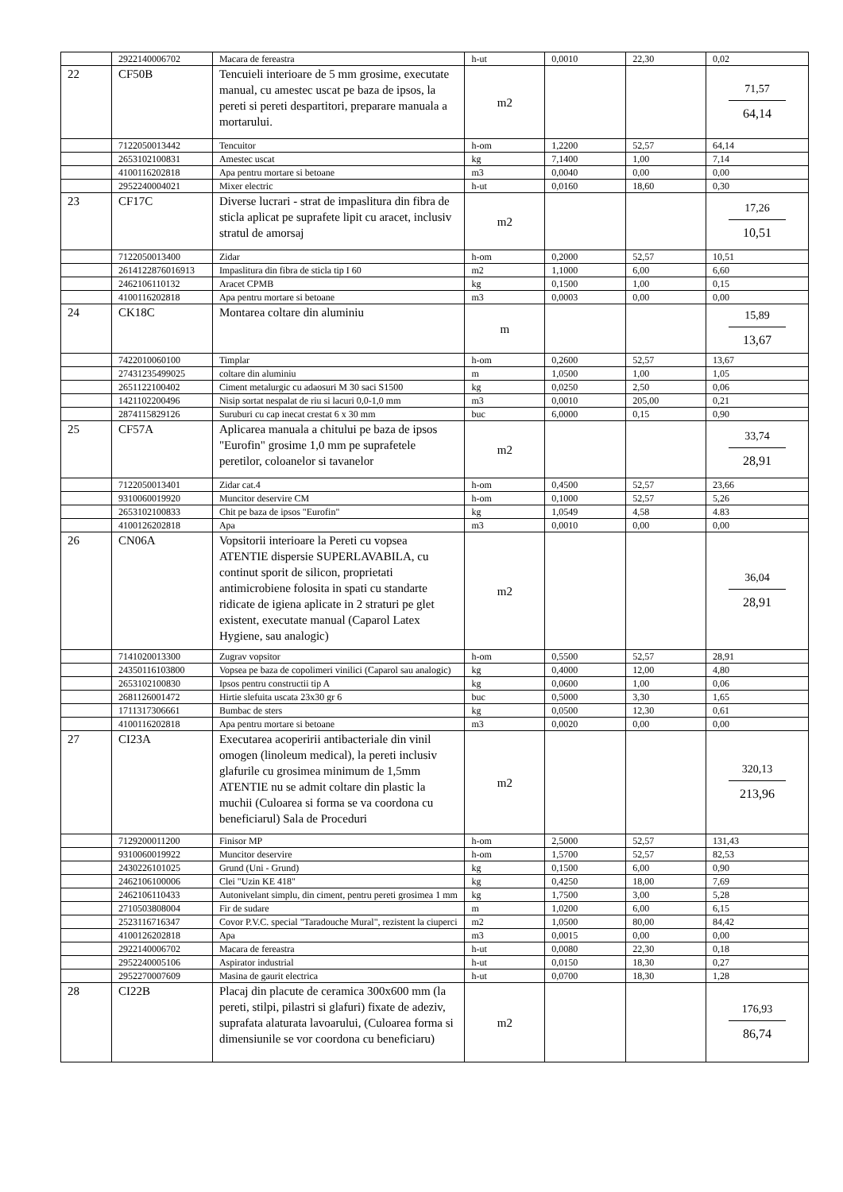| | 2922140006702 | Macara de fereastra | h-ut | 0,0010 | 22,30 | 0,02 |
| 22 | CF50B | Tencuieli interioare de 5 mm grosime, executate manual, cu amestec uscat pe baza de ipsos, la pereti si pereti despartitori, preparare manuala a mortarului. | m2 | | | 71,57 64,14 |
| | 7122050013442 | Tencuitor | h-om | 1,2200 | 52,57 | 64,14 |
| | 2653102100831 | Amestec uscat | kg | 7,1400 | 1,00 | 7,14 |
| | 4100116202818 | Apa pentru mortare si betoane | m3 | 0,0040 | 0,00 | 0,00 |
| | 2952240004021 | Mixer electric | h-ut | 0,0160 | 18,60 | 0,30 |
| 23 | CF17C | Diverse lucrari - strat de impaslitura din fibra de sticla aplicat pe suprafete lipit cu aracet, inclusiv stratul de amorsaj | m2 | | | 17,26 10,51 |
| | 7122050013400 | Zidar | h-om | 0,2000 | 52,57 | 10,51 |
| | 2614122876016913 | Impaslitura din fibra de sticla tip I 60 | m2 | 1,1000 | 6,00 | 6,60 |
| | 2462106110132 | Aracet CPMB | kg | 0,1500 | 1,00 | 0,15 |
| | 4100116202818 | Apa pentru mortare si betoane | m3 | 0,0003 | 0,00 | 0,00 |
| 24 | CK18C | Montarea coltare din aluminiu | m | | | 15,89 13,67 |
| | 7422010060100 | Timplar | h-om | 0,2600 | 52,57 | 13,67 |
| | 27431235499025 | coltare din aluminiu | m | 1,0500 | 1,00 | 1,05 |
| | 2651122100402 | Ciment metalurgic cu adaosuri M 30 saci S1500 | kg | 0,0250 | 2,50 | 0,06 |
| | 1421102200496 | Nisip sortat nespalat de riu si lacuri 0,0-1,0 mm | m3 | 0,0010 | 205,00 | 0,21 |
| | 2874115829126 | Suruburi cu cap inecat crestat 6 x 30 mm | buc | 6,0000 | 0,15 | 0,90 |
| 25 | CF57A | Aplicarea manuala a chitului pe baza de ipsos "Eurofin" grosime 1,0 mm pe suprafetele peretilor, coloanelor si tavanelor | m2 | | | 33,74 28,91 |
| | 7122050013401 | Zidar cat.4 | h-om | 0,4500 | 52,57 | 23,66 |
| | 9310060019920 | Muncitor deservire CM | h-om | 0,1000 | 52,57 | 5,26 |
| | 2653102100833 | Chit pe baza de ipsos "Eurofin" | kg | 1,0549 | 4,58 | 4.83 |
| | 4100126202818 | Apa | m3 | 0,0010 | 0,00 | 0,00 |
| 26 | CN06A | Vopsitorii interioare la Pereti cu vopsea ATENTIE dispersie SUPERLAVABILA, cu continut sporit de silicon, proprietati antimicrobiene folosita in spati cu standarte ridicate de igiena aplicate in 2 straturi pe glet existent, executate manual (Caparol Latex Hygiene, sau analogic) | m2 | | | 36,04 28,91 |
| | 7141020013300 | Zugrav vopsitor | h-om | 0,5500 | 52,57 | 28,91 |
| | 24350116103800 | Vopsea pe baza de copolimeri vinilici (Caparol sau analogic) | kg | 0,4000 | 12,00 | 4,80 |
| | 2653102100830 | Ipsos pentru constructii tip A | kg | 0,0600 | 1,00 | 0,06 |
| | 2681126001472 | Hirtie slefuita uscata 23x30 gr 6 | buc | 0,5000 | 3,30 | 1,65 |
| | 1711317306661 | Bumbac de sters | kg | 0,0500 | 12,30 | 0,61 |
| | 4100116202818 | Apa pentru mortare si betoane | m3 | 0,0020 | 0,00 | 0,00 |
| 27 | CI23A | Executarea acoperirii antibacteriale din vinil omogen (linoleum medical), la pereti inclusiv glafurile cu grosimea minimum de 1,5mm ATENTIE nu se admit coltare din plastic la muchii (Culoarea si forma se va coordona cu beneficiarul) Sala de Proceduri | m2 | | | 320,13 213,96 |
| | 7129200011200 | Finisor MP | h-om | 2,5000 | 52,57 | 131,43 |
| | 9310060019922 | Muncitor deservire | h-om | 1,5700 | 52,57 | 82,53 |
| | 2430226101025 | Grund (Uni - Grund) | kg | 0,1500 | 6,00 | 0,90 |
| | 2462106100006 | Clei "Uzin KE 418" | kg | 0,4250 | 18,00 | 7,69 |
| | 2462106110433 | Autonivelant simplu, din ciment, pentru pereti grosimea 1 mm | kg | 1,7500 | 3,00 | 5,28 |
| | 2710503808004 | Fir de sudare | m | 1,0200 | 6,00 | 6,15 |
| | 2523116716347 | Covor P.V.C. special "Taradouche Mural", rezistent la ciuperci | m2 | 1,0500 | 80,00 | 84,42 |
| | 4100126202818 | Apa | m3 | 0,0015 | 0,00 | 0,00 |
| | 2922140006702 | Macara de fereastra | h-ut | 0,0080 | 22,30 | 0,18 |
| | 2952240005106 | Aspirator industrial | h-ut | 0,0150 | 18,30 | 0,27 |
| | 2952270007609 | Masina de gaurit electrica | h-ut | 0,0700 | 18,30 | 1,28 |
| 28 | CI22B | Placaj din placute de ceramica 300x600 mm (la pereti, stilpi, pilastri si glafuri) fixate de adeziv, suprafata alaturata lavoarului, (Culoarea forma si dimensiunile se vor coordona cu beneficiaru) | m2 | | | 176,93 86,74 |